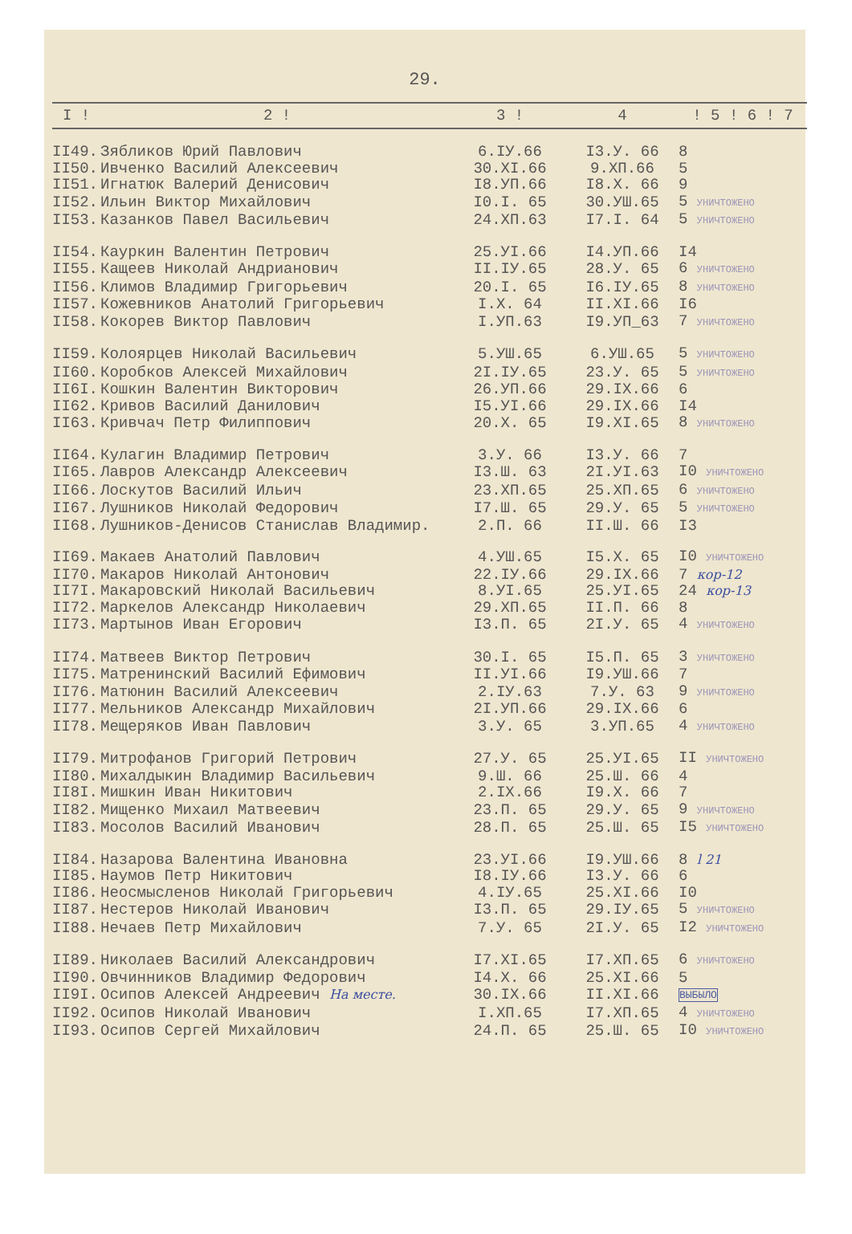29.
| I ! | 2 ! | 3 ! | 4 | ! 5 ! 6 ! 7 |
| --- | --- | --- | --- | --- |
| II49. | Зябликов Юрий Павлович | 6.IУ.66 | I3.У. 66 | 8 |
| II50. | Ивченко Василий Алексеевич | 30.XI.66 | 9.XП.66 | 5 |
| II51. | Игнатюк Валерий Денисович | I8.УП.66 | I8.X. 66 | 9 |
| II52. | Ильин Виктор Михайлович | I0.I. 65 | 30.УШ.65 | 5 УНИЧТОЖЕНО |
| II53. | Казанков Павел Васильевич | 24.XП.63 | I7.I. 64 | 5 УНИЧТОЖЕНО |
| II54. | Кауркин Валентин Петрович | 25.УI.66 | I4.УП.66 | I4 |
| II55. | Кащеев Николай Андрианович | II.IУ.65 | 28.У. 65 | 6 УНИЧТОЖЕНО |
| II56. | Климов Владимир Григорьевич | 20.I. 65 | I6.IУ.65 | 8 УНИЧТОЖЕНО |
| II57. | Кожевников Анатолий Григорьевич | I.X. 64 | II.XI.66 | I6 |
| II58. | Кокорев Виктор Павлович | I.УП.63 | I9.УП_63 | 7 УНИЧТОЖЕНО |
| II59. | Колоярцев Николай Васильевич | 5.УШ.65 | 6.УШ.65 | 5 УНИЧТОЖЕНО |
| II60. | Коробков Алексей Михайлович | 2I.IУ.65 | 23.У. 65 | 5 УНИЧТОЖЕНО |
| II6I. | Кошкин Валентин Викторович | 26.УП.66 | 29.IX.66 | 6 |
| II62. | Кривов Василий Данилович | I5.УI.66 | 29.IX.66 | I4 |
| II63. | Кривчач Петр Филиппович | 20.X. 65 | I9.XI.65 | 8 УНИЧТОЖЕНО |
| II64. | Кулагин Владимир Петрович | 3.У. 66 | I3.У. 66 | 7 |
| II65. | Лавров Александр Алексеевич | I3.Ш. 63 | 2I.УI.63 | I0 УНИЧТОЖЕНО |
| II66. | Лоскутов Василий Ильич | 23.XП.65 | 25.XП.65 | 6 УНИЧТОЖЕНО |
| II67. | Лушников Николай Федорович | I7.Ш. 65 | 29.У. 65 | 5 УНИЧТОЖЕНО |
| II68. | Лушников-Денисов Станислав Владимир. | 2.П. 66 | II.Ш. 66 | I3 |
| II69. | Макаев Анатолий Павлович | 4.УШ.65 | I5.X. 65 | I0 УНИЧТОЖЕНО |
| II70. | Макаров Николай Антонович | 22.IУ.66 | 29.IX.66 | 7 кор-12 |
| II7I. | Макаровский Николай Васильевич | 8.УI.65 | 25.УI.65 | 24 кор-13 |
| II72. | Маркелов Александр Николаевич | 29.XП.65 | II.П. 66 | 8 |
| II73. | Мартынов Иван Егорович | I3.П. 65 | 2I.У. 65 | 4 УНИЧТОЖЕНО |
| II74. | Матвеев Виктор Петрович | 30.I. 65 | I5.П. 65 | 3 УНИЧТОЖЕНО |
| II75. | Матренинский Василий Ефимович | II.УI.66 | I9.УШ.66 | 7 |
| II76. | Матюнин Василий Алексеевич | 2.IУ.63 | 7.У. 63 | 9 УНИЧТОЖЕНО |
| II77. | Мельников Александр Михайлович | 2I.УП.66 | 29.IX.66 | 6 |
| II78. | Мещеряков Иван Павлович | 3.У. 65 | 3.УП.65 | 4 УНИЧТОЖЕНО |
| II79. | Митрофанов Григорий Петрович | 27.У. 65 | 25.УI.65 | II УНИЧТОЖЕНО |
| II80. | Михалдыкин Владимир Васильевич | 9.Ш. 66 | 25.Ш. 66 | 4 |
| II8I. | Мишкин Иван Никитович | 2.IX.66 | I9.X. 66 | 7 |
| II82. | Мищенко Михаил Матвеевич | 23.П. 65 | 29.У. 65 | 9 УНИЧТОЖЕНО |
| II83. | Мосолов Василий Иванович | 28.П. 65 | 25.Ш. 65 | I5 УНИЧТОЖЕНО |
| II84. | Назарова Валентина Ивановна | 23.УI.66 | I9.УШ.66 | 8 l 21 |
| II85. | Наумов Петр Никитович | I8.IУ.66 | I3.У. 66 | 6 |
| II86. | Неосмысленов Николай Григорьевич | 4.IУ.65 | 25.XI.66 | I0 |
| II87. | Нестеров Николай Иванович | I3.П. 65 | 29.IУ.65 | 5 УНИЧТОЖЕНО |
| II88. | Нечаев Петр Михайлович | 7.У. 65 | 2I.У. 65 | I2 УНИЧТОЖЕНО |
| II89. | Николаев Василий Александрович | I7.XI.65 | I7.XП.65 | 6 УНИЧТОЖЕНО |
| II90. | Овчинников Владимир Федорович | I4.X. 66 | 25.XI.66 | 5 |
| II9I. | Осипов Алексей Андреевич На месте. | 30.IX.66 | II.XI.66 | ВЫБЫЛО |
| II92. | Осипов Николай Иванович | I.XП.65 | I7.XП.65 | 4 УНИЧТОЖЕНО |
| II93. | Осипов Сергей Михайлович | 24.П. 65 | 25.Ш. 65 | I0 УНИЧТОЖЕНО |